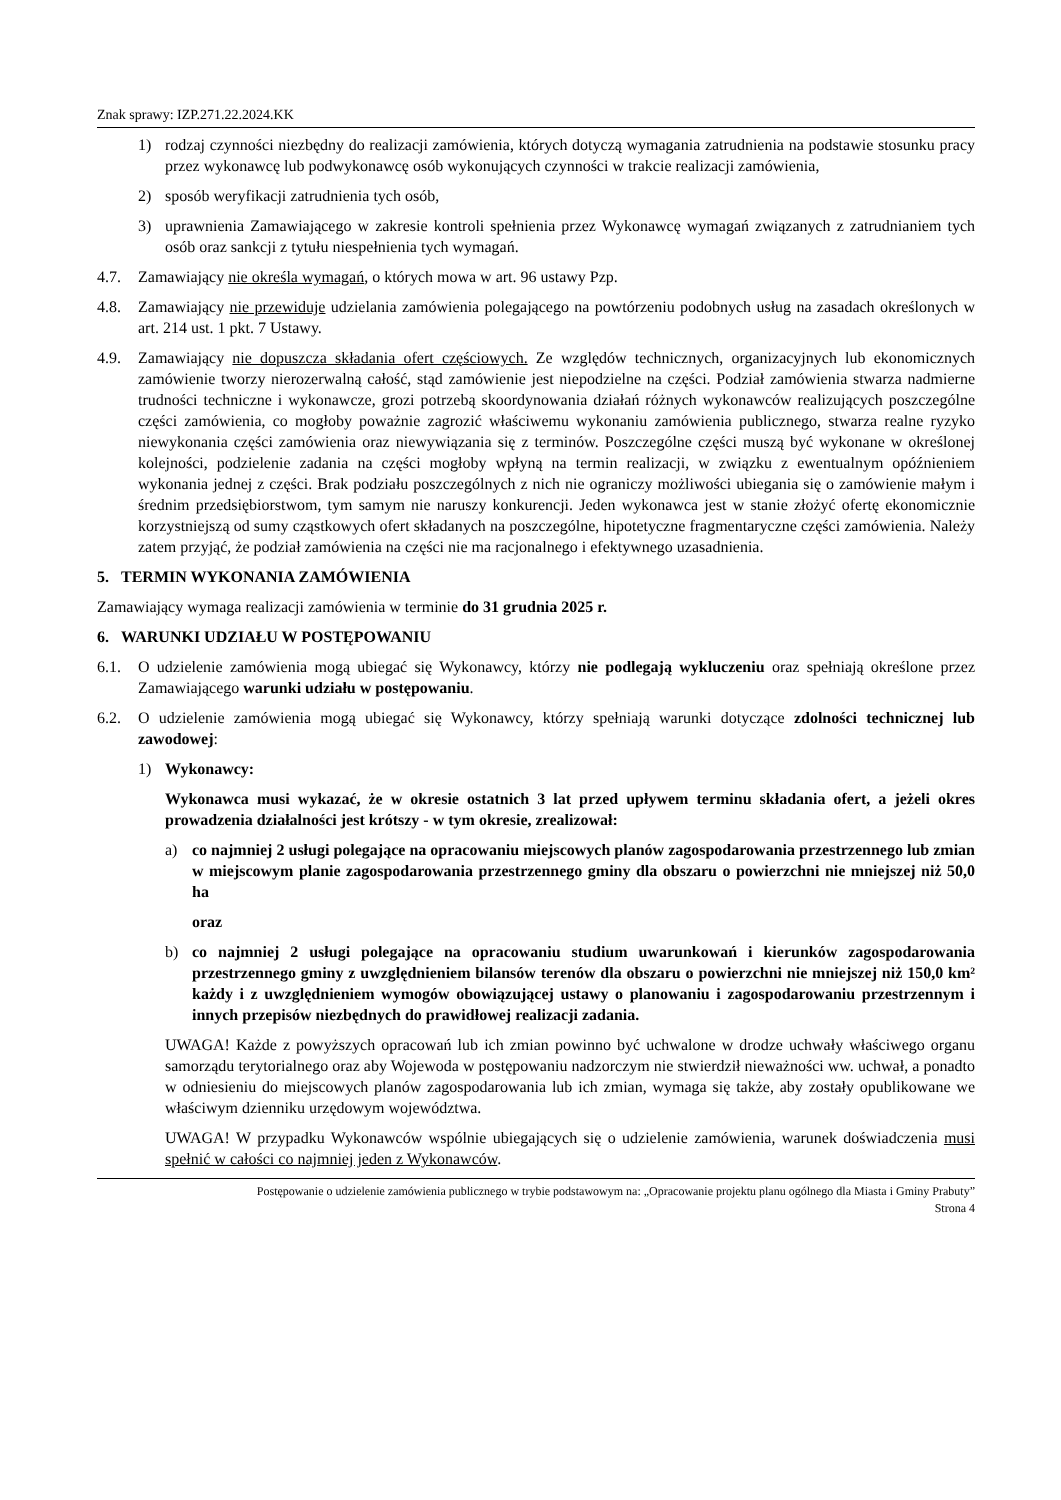Znak sprawy: IZP.271.22.2024.KK
1) rodzaj czynności niezbędny do realizacji zamówienia, których dotyczą wymagania zatrudnienia na podstawie stosunku pracy przez wykonawcę lub podwykonawcę osób wykonujących czynności w trakcie realizacji zamówienia,
2) sposób weryfikacji zatrudnienia tych osób,
3) uprawnienia Zamawiającego w zakresie kontroli spełnienia przez Wykonawcę wymagań związanych z zatrudnianiem tych osób oraz sankcji z tytułu niespełnienia tych wymagań.
4.7. Zamawiający nie określa wymagań, o których mowa w art. 96 ustawy Pzp.
4.8. Zamawiający nie przewiduje udzielania zamówienia polegającego na powtórzeniu podobnych usług na zasadach określonych w art. 214 ust. 1 pkt. 7 Ustawy.
4.9. Zamawiający nie dopuszcza składania ofert częściowych. Ze względów technicznych, organizacyjnych lub ekonomicznych zamówienie tworzy nierozerwalną całość, stąd zamówienie jest niepodzielne na części. Podział zamówienia stwarza nadmierne trudności techniczne i wykonawcze, grozi potrzebą skoordynowania działań różnych wykonawców realizujących poszczególne części zamówienia, co mogłoby poważnie zagrozić właściwemu wykonaniu zamówienia publicznego, stwarza realne ryzyko niewykonania części zamówienia oraz niewywiązania się z terminów. Poszczególne części muszą być wykonane w określonej kolejności, podzielenie zadania na części mogłoby wpłyną na termin realizacji, w związku z ewentualnym opóźnieniem wykonania jednej z części. Brak podziału poszczególnych z nich nie ograniczy możliwości ubiegania się o zamówienie małym i średnim przedsiębiorstwom, tym samym nie naruszy konkurencji. Jeden wykonawca jest w stanie złożyć ofertę ekonomicznie korzystniejszą od sumy cząstkowych ofert składanych na poszczególne, hipotetyczne fragmentaryczne części zamówienia. Należy zatem przyjąć, że podział zamówienia na części nie ma racjonalnego i efektywnego uzasadnienia.
5. TERMIN WYKONANIA ZAMÓWIENIA
Zamawiający wymaga realizacji zamówienia w terminie do 31 grudnia 2025 r.
6. WARUNKI UDZIAŁU W POSTĘPOWANIU
6.1. O udzielenie zamówienia mogą ubiegać się Wykonawcy, którzy nie podlegają wykluczeniu oraz spełniają określone przez Zamawiającego warunki udziału w postępowaniu.
6.2. O udzielenie zamówienia mogą ubiegać się Wykonawcy, którzy spełniają warunki dotyczące zdolności technicznej lub zawodowej:
1) Wykonawcy:
Wykonawca musi wykazać, że w okresie ostatnich 3 lat przed upływem terminu składania ofert, a jeżeli okres prowadzenia działalności jest krótszy - w tym okresie, zrealizował:
a) co najmniej 2 usługi polegające na opracowaniu miejscowych planów zagospodarowania przestrzennego lub zmian w miejscowym planie zagospodarowania przestrzennego gminy dla obszaru o powierzchni nie mniejszej niż 50,0 ha
oraz
b) co najmniej 2 usługi polegające na opracowaniu studium uwarunkowań i kierunków zagospodarowania przestrzennego gminy z uwzględnieniem bilansów terenów dla obszaru o powierzchni nie mniejszej niż 150,0 km² każdy i z uwzględnieniem wymogów obowiązującej ustawy o planowaniu i zagospodarowaniu przestrzennym i innych przepisów niezbędnych do prawidłowej realizacji zadania.
UWAGA! Każde z powyższych opracowań lub ich zmian powinno być uchwalone w drodze uchwały właściwego organu samorządu terytorialnego oraz aby Wojewoda w postępowaniu nadzorczym nie stwierdził nieważności ww. uchwał, a ponadto w odniesieniu do miejscowych planów zagospodarowania lub ich zmian, wymaga się także, aby zostały opublikowane we właściwym dzienniku urzędowym województwa.
UWAGA! W przypadku Wykonawców wspólnie ubiegających się o udzielenie zamówienia, warunek doświadczenia musi spełnić w całości co najmniej jeden z Wykonawców.
Postępowanie o udzielenie zamówienia publicznego w trybie podstawowym na: „Opracowanie projektu planu ogólnego dla Miasta i Gminy Prabuty”
Strona 4